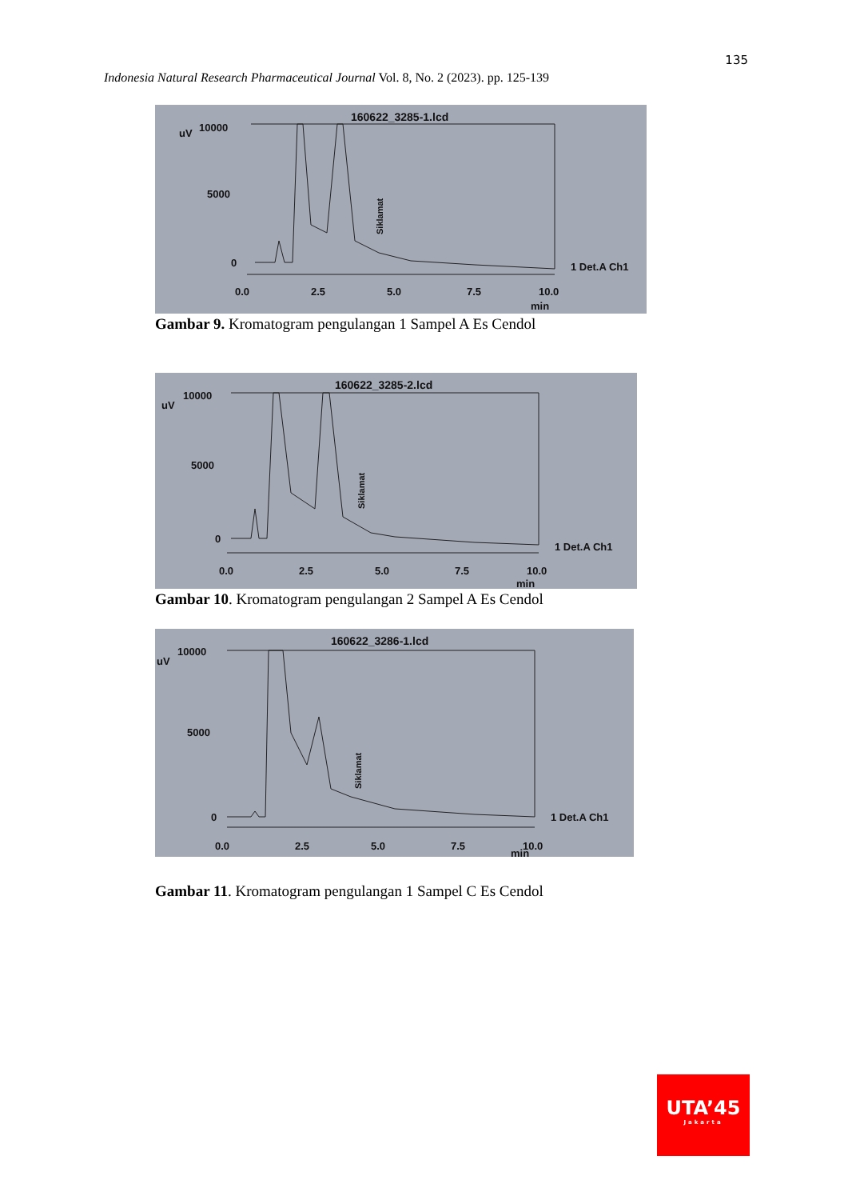135
Indonesia Natural Research Pharmaceutical Journal Vol. 8, No. 2 (2023). pp. 125-139
160622_3285-1.lcd
uV
10000
5000
0
0.0
2.5
5.0
7.5
10.0
min
1 Det.A Ch1
Siklamat
Gambar 9. Kromatogram pengulangan 1 Sampel A Es Cendol
160622_3285-2.lcd
uV
10000
5000
0
0.0
2.5
5.0
7.5
10.0
min
1 Det.A Ch1
Siklamat
Gambar 10. Kromatogram pengulangan 2 Sampel A Es Cendol
160622_3286-1.lcd
uV
10000
5000
0
0.0
2.5
5.0
7.5
10.0
min
1 Det.A Ch1
Siklamat
Gambar 11. Kromatogram pengulangan 1 Sampel C Es Cendol
UTA’45
Jakarta